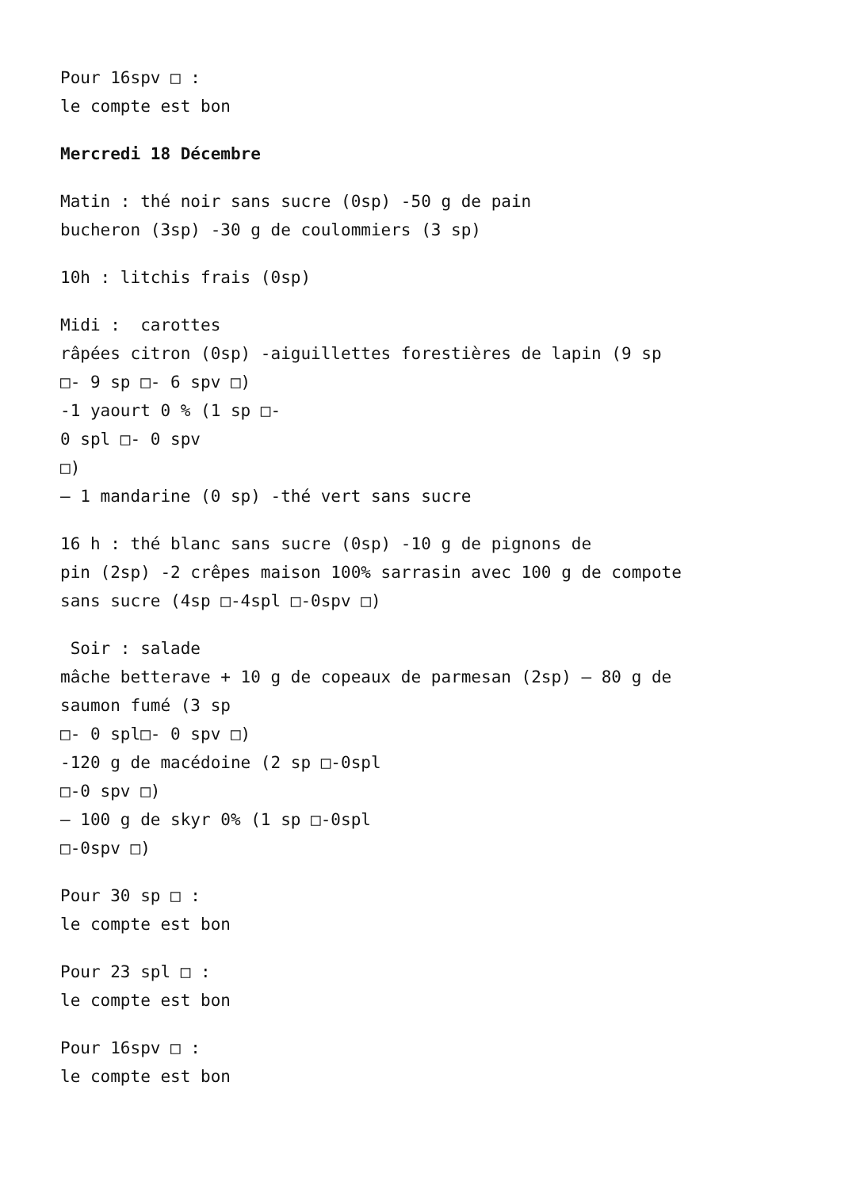Pour 16spv □ :
le compte est bon
Mercredi 18 Décembre
Matin : thé noir sans sucre (0sp) -50 g de pain
bucheron (3sp) -30 g de coulommiers (3 sp)
10h : litchis frais (0sp)
Midi : carottes
râpées citron (0sp) -aiguillettes forestières de lapin (9 sp
□- 9 sp □- 6 spv □)
-1 yaourt 0 % (1 sp □-
0 spl □- 0 spv
□)
– 1 mandarine (0 sp) -thé vert sans sucre
16 h : thé blanc sans sucre (0sp) -10 g de pignons de
pin (2sp) -2 crêpes maison 100% sarrasin avec 100 g de compote
sans sucre (4sp □-4spl □-0spv □)
Soir : salade
mâche betterave + 10 g de copeaux de parmesan (2sp) – 80 g de
saumon fumé (3 sp
□- 0 spl□- 0 spv □)
-120 g de macédoine (2 sp □-0spl
□-0 spv □)
– 100 g de skyr 0% (1 sp □-0spl
□-0spv □)
Pour 30 sp □ :
le compte est bon
Pour 23 spl □ :
le compte est bon
Pour 16spv □ :
le compte est bon